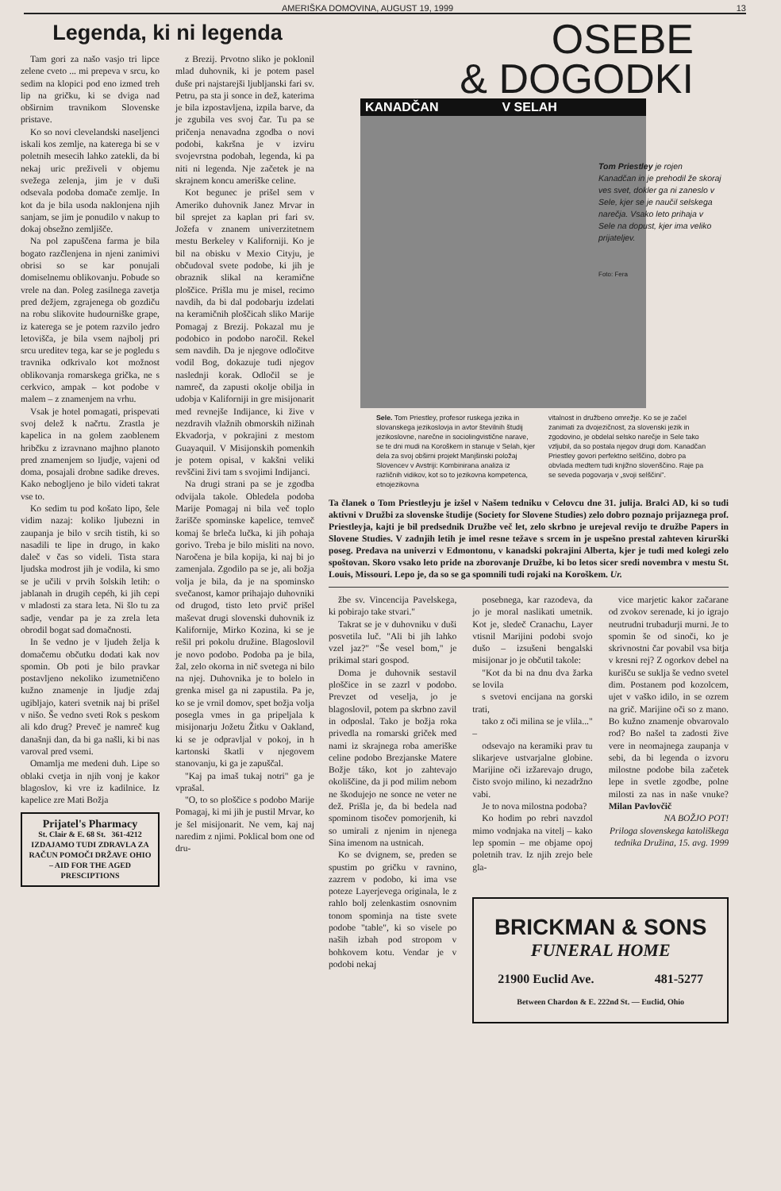AMERIŠKA DOMOVINA, AUGUST 19, 1999 13
Legenda, ki ni legenda
Tam gori za našo vasjo tri lipce zelene cveto ... mi prepeva v srcu, ko sedim na klopici pod eno izmed treh lip na gričku, ki se dviga nad obširnim travnikom Slovenske pristave.
Ko so novi clevelandski naseljenci iskali kos zemlje, na katerega bi se v poletnih mesecih lahko zatekli, da bi nekaj uric preživeli v objemu svežega zelenja, jim je v duši odsevala podoba domače zemlje. In kot da je bila usoda naklonjena njih sanjam, se jim je ponudilo v nakup to dokaj obsežno zemljišče.
Na pol zapuščena farma je bila bogato razčlenjena in njeni zanimivi obrisi so se kar ponujali domiselnemu oblikovanju. Pobude so vrele na dan. Poleg zasilnega zavetja pred dežjem, zgrajenega ob gozdiču na robu slikovite hudourniške grape, iz katerega se je potem razvilo jedro letovišča, je bila vsem najbolj pri srcu ureditev tega, kar se je pogledu s travnika odkrivalo kot možnost oblikovanja romarskega grička, ne s cerkvico, ampak – kot podobe v malem – z znamenjem na vrhu.
Vsak je hotel pomagati, prispevati svoj delež k načrtu. Zrastla je kapelica in na golem zaoblenem hribčku z izravnano majhno planoto pred znamenjem so ljudje, vajeni od doma, posajali drobne sadike dreves. Kako nebogljeno je bilo videti takrat vse to.
Ko sedim tu pod košato lipo, šele vidim nazaj: koliko ljubezni in zaupanja je bilo v srcih tistih, ki so nasadili te lipe in drugo, in kako daleč v čas so videli. Tista stara ljudska modrost jih je vodila, ki smo se je učili v prvih šolskih letih: o jablanah in drugih cepéh, ki jih cepi v mladosti za stara leta. Ni šlo tu za sadje, vendar pa je za zrela leta obrodil bogat sad domačnosti.
In še vedno je v ljudeh želja k domačemu občutku dodati kak nov spomin. Ob poti je bilo pravkar postavljeno nekoliko izumetničeno kužno znamenje in ljudje zdaj ugibljajo, kateri svetnik naj bi prišel v nišo. Še vedno sveti Rok s peskom ali kdo drug? Preveč je namreč kug današnji dan, da bi ga našli, ki bi nas varoval pred vsemi.
Omamlja me medeni duh. Lipe so oblaki cvetja in njih vonj je kakor blagoslov, ki vre iz kadilnice. Iz kapelice zre Mati Božja
Prijatel's Pharmacy
St. Clair & E. 68 St. 361-4212
IZDAJAMO TUDI ZDRAVLA ZA RAČUN POMOČI DRŽAVE OHIO – AID FOR THE AGED PRESCIPTIONS
z Brezij. Prvotno sliko je poklonil mlad duhovnik, ki je potem pasel duše pri najstarejši ljubljanski fari sv. Petru, pa sta ji sonce in dež, katerima je bila izpostavljena, izpila barve, da je zgubila ves svoj čar. Tu pa se pričenja nenavadna zgodba o novi podobi, kakršna je v izviru svojevrstna podobah, legenda, ki pa niti ni legenda. Nje začetek je na skrajnem koncu ameriške celine.
Kot begunec je prišel sem v Ameriko duhovnik Janez Mrvar in bil sprejet za kaplan pri fari sv. Jožefa v znanem univerzitetnem mestu Berkeley v Kaliforniji. Ko je bil na obisku v Mexio Cityju, je občudoval svete podobe, ki jih je obraznik slikal na keramične ploščice. Prišla mu je misel, recimo navdih, da bi dal podobarju izdelati na keramičnih ploščicah sliko Marije Pomagaj z Brezij. Pokazal mu je podobico in podobo naročil. Rekel sem navdih. Da je njegove odločitve vodil Bog, dokazuje tudi njegov naslednji korak. Odločil se je namreč, da zapusti okolje obilja in udobja v Kaliforniji in gre misijonarit med revnejše Indijance, ki žive v nezdravih vlažnih obmorskih nižinah Ekvadorja, v pokrajini z mestom Guayaquil. V Misijonskih pomenkih je potem opisal, v kakšni veliki revščini živi tam s svojimi Indijanci.
Na drugi strani pa se je zgodba odvijala takole. Obledela podoba Marije Pomagaj ni bila več toplo žarišče spominske kapelice, temveč komaj še brleča lučka, ki jih pohaja gorivo. Treba je bilo misliti na novo. Naročena je bila kopija, ki naj bi jo zamenjala. Zgodilo pa se je, ali božja volja je bila, da je na spominsko svečanost, kamor prihajajo duhovniki od drugod, tisto leto prvič prišel maševat drugi slovenski duhovnik iz Kalifornije, Mirko Kozina, ki se je rešil pri pokolu družine. Blagoslovil je novo podobo. Podoba pa je bila, žal, zelo okorna in nič svetega ni bilo na njej. Duhovnika je to bolelo in grenka misel ga ni zapustila. Pa je, ko se je vrnil domov, spet božja volja posegla vmes in ga pripeljala k misijonarju Jožetu Žitku v Oakland, ki se je odpravljal v pokoj, in h kartonski škatli v njegovem stanovanju, ki ga je zapuščal.
"Kaj pa imaš tukaj notri" ga je vprašal.
"O, to so ploščice s podobo Marije Pomagaj, ki mi jih je pustil Mrvar, ko je šel misijonarit. Ne vem, kaj naj naredim z njimi. Poklical bom one od dru-
OSEBE
& DOGODKI
KANADČAN V SELAH
Tom Priestley je rojen Kanadčan in je prehodil že skoraj ves svet, dokler ga ni zaneslo v Sele, kjer se je naučil selskega narečja. Vsako leto prihaja v Sele na dopust, kjer ima veliko prijateljev.
Foto: Fera
Sele. Tom Priestley, profesor ruskega jezika in slovanskega jezikoslovja in avtor številnih študij jezikoslovne, narečne in sociolingvistične narave, se te dni mudi na Koroškem in stanuje v Selah, kjer dela za svoj obširni projekt Manjšinski položaj Slovencev v Avstriji: Kombinirana analiza iz različnih vidikov, kot so to jezikovna kompetenca, etnojezikovna
vitalnost in družbeno omrežje. Ko se je začel zanimati za dvojezičnost, za slovenski jezik in zgodovino, je obdelal selsko narečje in Sele tako vzljubil, da so postala njegov drugi dom. Kanadčan Priestley govori perfektno selščino, dobro pa obvlada medtem tudi knjižno slovenščino. Raje pa se seveda pogovarja v „svoji selščini".
Ta članek o Tom Priestleyju je izšel v Našem tedniku v Celovcu dne 31. julija. Bralci AD, ki so tudi aktivni v Družbi za slovenske študije (Society for Slovene Studies) zelo dobro poznajo prijaznega prof. Priestleyja, kajti je bil predsednik Družbe več let, zelo skrbno je urejeval revijo te družbe Papers in Slovene Studies. V zadnjih letih je imel resne težave s srcem in je uspešno prestal zahteven kirurški poseg. Predava na univerzi v Edmontonu, v kanadski pokrajini Alberta, kjer je tudi med kolegi zelo spoštovan. Skoro vsako leto pride na zborovanje Družbe, ki bo letos sicer sredi novembra v mestu St. Louis, Missouri. Lepo je, da so se ga spomnili tudi rojaki na Koroškem. Ur.
žbe sv. Vincencija Pavelskega, ki pobirajo take stvari."
Takrat se je v duhovniku v duši posvetila luč. "Ali bi jih lahko vzel jaz?" "Še vesel bom," je prikimal stari gospod.
Doma je duhovnik sestavil ploščice in se zazrl v podobo. Prevzet od veselja, jo je blagoslovil, potem pa skrbno zavil in odposlal. Tako je božja roka privedla na romarski griček med nami iz skrajnega roba ameriške celine podobo Brezjanske Matere Božje táko, kot jo zahtevajo okoliščine, da ji pod milim nebom ne škodujejo ne sonce ne veter ne dež. Prišla je, da bi bedela nad spominom tisočev pomorjenih, ki so umirali z njenim in njenega Sina imenom na ustnicah.
Ko se dvignem, se, preden se spustim po gričku v ravnino, zazrem v podobo, ki ima vse poteze Layerjevega originala, le z rahlo bolj zelenkastim osnovnim tonom spominja na tiste svete podobe "table", ki so visele po naših izbah pod stropom v bohkovem kotu. Vendar je v podobi nekaj
posebnega, kar razodeva, da jo je moral naslikati umetnik. Kot je, sledeč Cranachu, Layer vtisnil Marijini podobi svojo dušo – izsušeni bengalski misijonar jo je občutil takole:
"Kot da bi na dnu dva žarka se lovila
s svetovi encijana na gorski trati,
tako z oči milina se je vlila..." –
odsevajo na keramiki prav tu slikarjeve ustvarjalne globine. Marijine oči izžarevajo drugo, čisto svojo milino, ki nezadržno vabi.
Je to nova milostna podoba?
Ko hodim po rebri navzdol mimo vodnjaka na vitelj – kako lep spomin – me objame opoj poletnih trav. Iz njih zrejo bele gla-
vice marjetic kakor začarane od zvokov serenade, ki jo igrajo neutrudni trubadurji murni. Je to spomin še od sinoči, ko je skrivnostni čar povabil vsa bitja v kresni rej? Z ogorkov debel na kurišču se suklja še vedno svetel dim. Postanem pod kozolcem, ujet v vaško idilo, in se ozrem na grič. Marijine oči so z mano. Bo kužno znamenje obvarovalo rod? Bo našel ta zadosti žive vere in neomajnega zaupanja v sebi, da bi legenda o izvoru milostne podobe bila začetek lepe in svetle zgodbe, polne milosti za nas in naše vnuke? Milan Pavlovčič
NA BOŽJO POT!
Priloga slovenskega katoliškega tednika Družina, 15. avg. 1999
BRICKMAN & SONS
FUNERAL HOME
21900 Euclid Ave. 481-5277
Between Chardon & E. 222nd St. — Euclid, Ohio